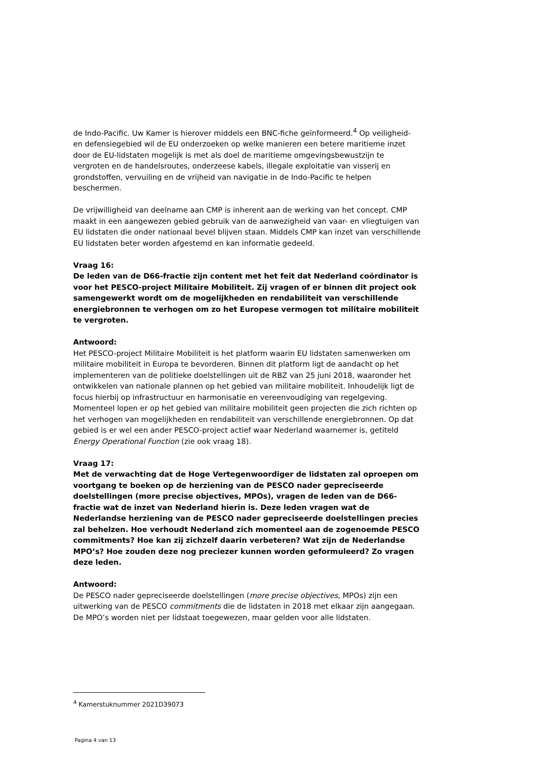de Indo-Pacific. Uw Kamer is hierover middels een BNC-fiche geïnformeerd.<sup>4</sup> Op veiligheid- en defensiegebied wil de EU onderzoeken op welke manieren een betere maritieme inzet door de EU-lidstaten mogelijk is met als doel de maritieme omgevingsbewustzijn te vergroten en de handelsroutes, onderzeese kabels, illegale exploitatie van visserij en grondstoffen, vervuiling en de vrijheid van navigatie in de Indo-Pacific te helpen beschermen.
De vrijwilligheid van deelname aan CMP is inherent aan de werking van het concept. CMP maakt in een aangewezen gebied gebruik van de aanwezigheid van vaar- en vliegtuigen van EU lidstaten die onder nationaal bevel blijven staan. Middels CMP kan inzet van verschillende EU lidstaten beter worden afgestemd en kan informatie gedeeld.
Vraag 16:
De leden van de D66-fractie zijn content met het feit dat Nederland coördinator is voor het PESCO-project Militaire Mobiliteit. Zij vragen of er binnen dit project ook samengewerkt wordt om de mogelijkheden en rendabiliteit van verschillende energiebronnen te verhogen om zo het Europese vermogen tot militaire mobiliteit te vergroten.
Antwoord:
Het PESCO-project Militaire Mobiliteit is het platform waarin EU lidstaten samenwerken om militaire mobiliteit in Europa te bevorderen. Binnen dit platform ligt de aandacht op het implementeren van de politieke doelstellingen uit de RBZ van 25 juni 2018, waaronder het ontwikkelen van nationale plannen op het gebied van militaire mobiliteit. Inhoudelijk ligt de focus hierbij op infrastructuur en harmonisatie en vereenvoudiging van regelgeving. Momenteel lopen er op het gebied van militaire mobiliteit geen projecten die zich richten op het verhogen van mogelijkheden en rendabiliteit van verschillende energiebronnen. Op dat gebied is er wel een ander PESCO-project actief waar Nederland waarnemer is, getiteld Energy Operational Function (zie ook vraag 18).
Vraag 17:
Met de verwachting dat de Hoge Vertegenwoordiger de lidstaten zal oproepen om voortgang te boeken op de herziening van de PESCO nader gepreciseerde doelstellingen (more precise objectives, MPOs), vragen de leden van de D66-fractie wat de inzet van Nederland hierin is. Deze leden vragen wat de Nederlandse herziening van de PESCO nader gepreciseerde doelstellingen precies zal behelzen. Hoe verhoudt Nederland zich momenteel aan de zogenoemde PESCO commitments? Hoe kan zij zichzelf daarin verbeteren? Wat zijn de Nederlandse MPO’s? Hoe zouden deze nog preciezer kunnen worden geformuleerd? Zo vragen deze leden.
Antwoord:
De PESCO nader gepreciseerde doelstellingen (more precise objectives, MPOs) zijn een uitwerking van de PESCO commitments die de lidstaten in 2018 met elkaar zijn aangegaan. De MPO’s worden niet per lidstaat toegewezen, maar gelden voor alle lidstaten.
<sup>4</sup> Kamerstuknummer 2021D39073
Pagina 4 van 13